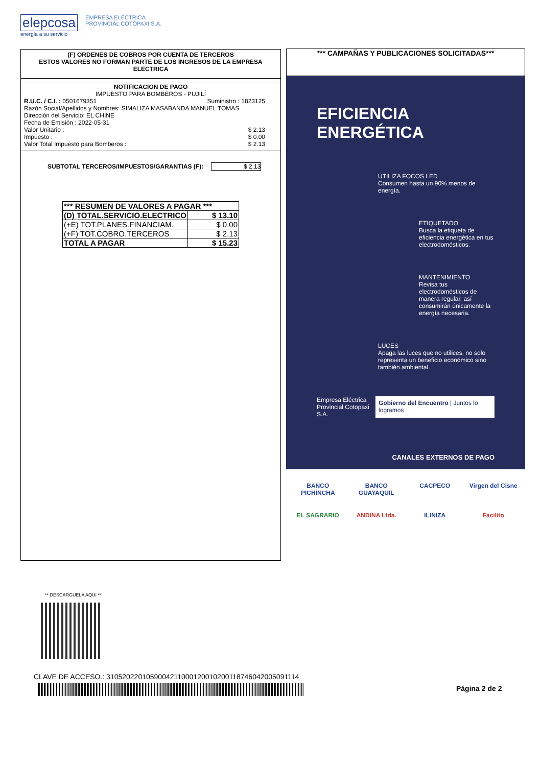elepcosa
energía a su servicio
EMPRESA ELÉCTRICA
PROVINCIAL COTOPAXI S.A.
(F) ORDENES DE COBROS POR CUENTA DE TERCEROS
ESTOS VALORES NO FORMAN PARTE DE LOS INGRESOS DE LA EMPRESA ELECTRICA
NOTIFICACION DE PAGO
IMPUESTO PARA BOMBEROS - PUJILÍ
R.U.C. / C.I. : 0501679351 Suministro : 1823125
Razón Social/Apellidos y Nombres: SIMALIZA MASABANDA MANUEL TOMAS
Dirección del Servicio: EL CHINE
Fecha de Emisión : 2022-05-31
Valor Unitario : $ 2.13
Impuesto : $ 0.00
Valor Total Impuesto para Bomberos : $ 2.13
SUBTOTAL TERCEROS/IMPUESTOS/GARANTIAS (F): $ 2.13
| *** RESUMEN DE VALORES A PAGAR *** | |
| (D) TOTAL.SERVICIO.ELECTRICO | $ 13.10 |
| (+E) TOT.PLANES.FINANCIAM. | $ 0.00 |
| (+F) TOT.COBRO.TERCEROS | $ 2.13 |
| TOTAL A PAGAR | $ 15.23 |
*** CAMPAÑAS Y PUBLICACIONES SOLICITADAS***
EFICIENCIA
ENERGÉTICA
UTILIZA FOCOS LED
Consumen hasta un 90% menos de energía.
ETIQUETADO
Busca la etiqueta de eficiencia energética en tus electrodomésticos.
MANTENIMIENTO
Revisa tus electrodomésticos de manera regular, así consumirán únicamente la energía necesaria.
LUCES
Apaga las luces que no utilices, no solo representa un beneficio económico sino también ambiental.
Empresa Eléctrica
Provincial Cotopaxi S.A. Gobierno del Encuentro | Juntos lo logramos
CANALES EXTERNOS DE PAGO
BANCO PICHINCHA BANCO GUAYAQUIL CACPECO Virgen del Cisne EL SAGRARIO ANDINA Ltda. ILINIZA Facilito
** DESCARGUELA AQUI **
CLAVE DE ACCESO.: 3105202201059004211000120010200118746042005091114
Página 2 de 2